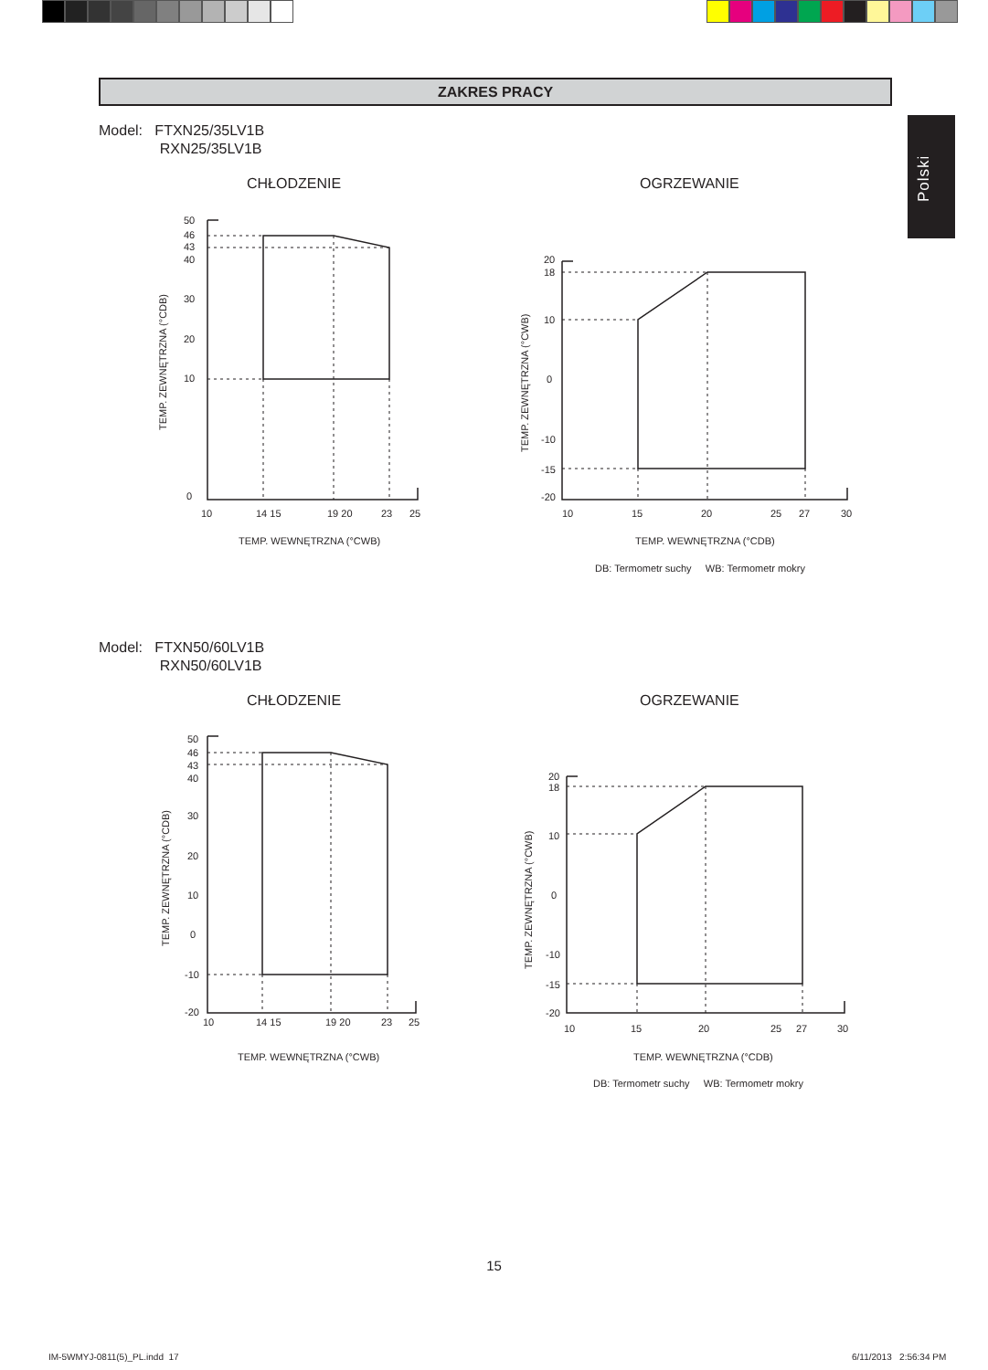ZAKRES PRACY
Polski
Model: FTXN25/35LV1B
RXN25/35LV1B
CHŁODZENIE
OGRZEWANIE
50
46
43
40
30
20
10
0
10
14 15
19 20
23
25
TEMP. WEWNĘTRZNA (°CWB)
TEMP. ZEWNĘTRZNA (°CDB)
20
18
10
0
-10
-15
-20
10
15
20
25
27
30
TEMP. WEWNĘTRZNA (°CDB)
DB: Termometr suchy WB: Termometr mokry
TEMP. ZEWNĘTRZNA (°CWB)
Model: FTXN50/60LV1B
RXN50/60LV1B
CHŁODZENIE
OGRZEWANIE
50
46
43
40
30
20
10
0
-10
-20
10
14 15
19 20
23
25
TEMP. WEWNĘTRZNA (°CWB)
TEMP. ZEWNĘTRZNA (°CDB)
20
18
10
0
-10
-15
-20
10
15
20
25
27
30
TEMP. WEWNĘTRZNA (°CDB)
DB: Termometr suchy WB: Termometr mokry
TEMP. ZEWNĘTRZNA (°CWB)
15
IM-5WMYJ-0811(5)_PL.indd 17 6/11/2013 2:56:34 PM